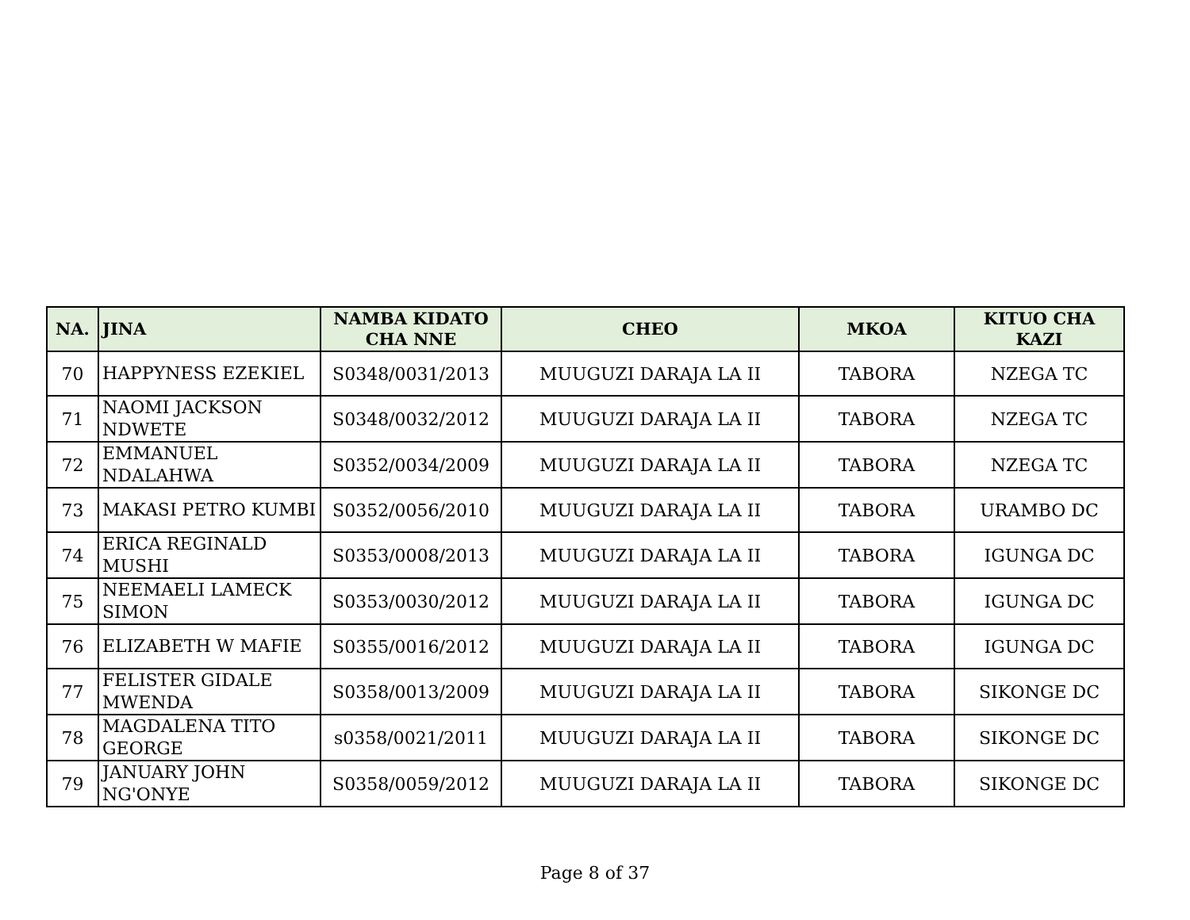| NA. | JINA | NAMBA KIDATO CHA NNE | CHEO | MKOA | KITUO CHA KAZI |
| --- | --- | --- | --- | --- | --- |
| 70 | HAPPYNESS EZEKIEL | S0348/0031/2013 | MUUGUZI DARAJA LA II | TABORA | NZEGA TC |
| 71 | NAOMI JACKSON NDWETE | S0348/0032/2012 | MUUGUZI DARAJA LA II | TABORA | NZEGA TC |
| 72 | EMMANUEL NDALAHWA | S0352/0034/2009 | MUUGUZI DARAJA LA II | TABORA | NZEGA TC |
| 73 | MAKASI PETRO KUMBI | S0352/0056/2010 | MUUGUZI DARAJA LA II | TABORA | URAMBO DC |
| 74 | ERICA REGINALD MUSHI | S0353/0008/2013 | MUUGUZI DARAJA LA II | TABORA | IGUNGA DC |
| 75 | NEEMAELI LAMECK SIMON | S0353/0030/2012 | MUUGUZI DARAJA LA II | TABORA | IGUNGA DC |
| 76 | ELIZABETH W MAFIE | S0355/0016/2012 | MUUGUZI DARAJA LA II | TABORA | IGUNGA DC |
| 77 | FELISTER GIDALE MWENDA | S0358/0013/2009 | MUUGUZI DARAJA LA II | TABORA | SIKONGE DC |
| 78 | MAGDALENA TITO GEORGE | s0358/0021/2011 | MUUGUZI DARAJA LA II | TABORA | SIKONGE DC |
| 79 | JANUARY JOHN NG'ONYE | S0358/0059/2012 | MUUGUZI DARAJA LA II | TABORA | SIKONGE DC |
Page 8 of 37